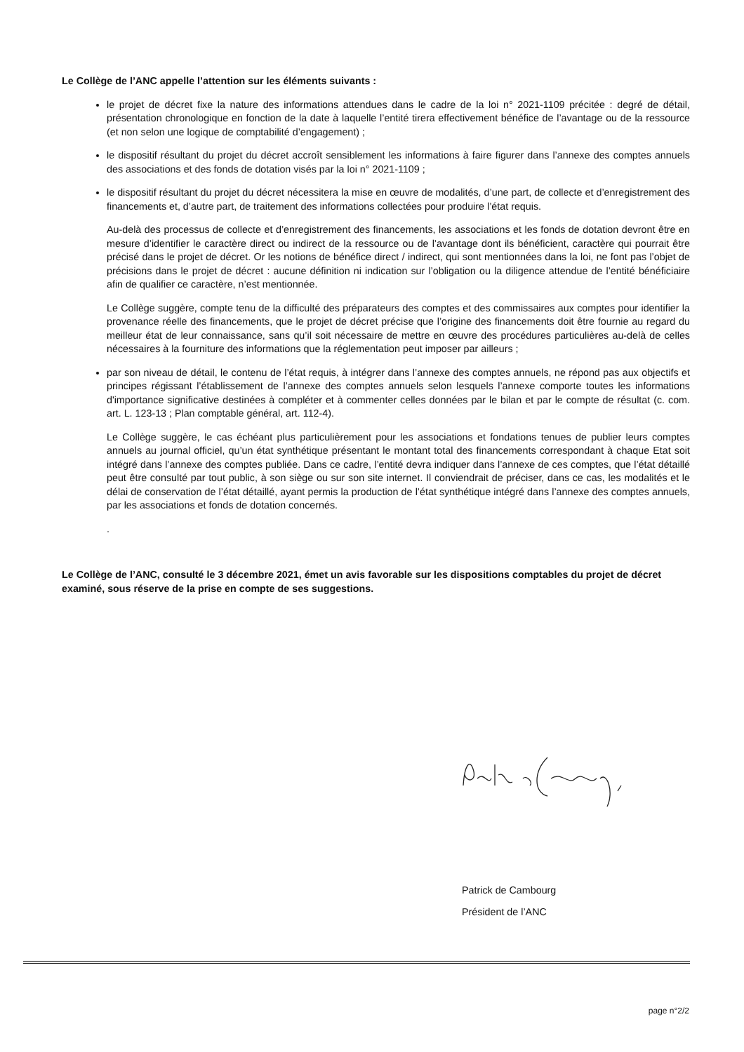Le Collège de l’ANC appelle l’attention sur les éléments suivants :
le projet de décret fixe la nature des informations attendues dans le cadre de la loi n° 2021-1109 précitée : degré de détail, présentation chronologique en fonction de la date à laquelle l’entité tirera effectivement bénéfice de l’avantage ou de la ressource (et non selon une logique de comptabilité d’engagement) ;
le dispositif résultant du projet du décret accroît sensiblement les informations à faire figurer dans l’annexe des comptes annuels des associations et des fonds de dotation visés par la loi n° 2021-1109 ;
le dispositif résultant du projet du décret nécessitera la mise en œuvre de modalités, d’une part, de collecte et d’enregistrement des financements et, d’autre part, de traitement des informations collectées pour produire l’état requis.
Au-delà des processus de collecte et d’enregistrement des financements, les associations et les fonds de dotation devront être en mesure d’identifier le caractère direct ou indirect de la ressource ou de l’avantage dont ils bénéficient, caractère qui pourrait être précisé dans le projet de décret. Or les notions de bénéfice direct / indirect, qui sont mentionnées dans la loi, ne font pas l’objet de précisions dans le projet de décret : aucune définition ni indication sur l’obligation ou la diligence attendue de l’entité bénéficiaire afin de qualifier ce caractère, n’est mentionnée.
Le Collège suggère, compte tenu de la difficulté des préparateurs des comptes et des commissaires aux comptes pour identifier la provenance réelle des financements, que le projet de décret précise que l’origine des financements doit être fournie au regard du meilleur état de leur connaissance, sans qu’il soit nécessaire de mettre en œuvre des procédures particulières au-delà de celles nécessaires à la fourniture des informations que la réglementation peut imposer par ailleurs ;
par son niveau de détail, le contenu de l’état requis, à intégrer dans l’annexe des comptes annuels, ne répond pas aux objectifs et principes régissant l’établissement de l’annexe des comptes annuels selon lesquels l’annexe comporte toutes les informations d'importance significative destinées à compléter et à commenter celles données par le bilan et par le compte de résultat (c. com. art. L. 123-13 ; Plan comptable général, art. 112-4).
Le Collège suggère, le cas échéant plus particulièrement pour les associations et fondations tenues de publier leurs comptes annuels au journal officiel, qu’un état synthétique présentant le montant total des financements correspondant à chaque Etat soit intégré dans l’annexe des comptes publiée. Dans ce cadre, l’entité devra indiquer dans l’annexe de ces comptes, que l’état détaillé peut être consulté par tout public, à son siège ou sur son site internet. Il conviendrait de préciser, dans ce cas, les modalités et le délai de conservation de l’état détaillé, ayant permis la production de l’état synthétique intégré dans l’annexe des comptes annuels, par les associations et fonds de dotation concernés.
.
Le Collège de l’ANC, consulté le 3 décembre 2021, émet un avis favorable sur les dispositions comptables du projet de décret examiné, sous réserve de la prise en compte de ses suggestions.
Patrick de Cambourg
Président de l’ANC
page n°2/2